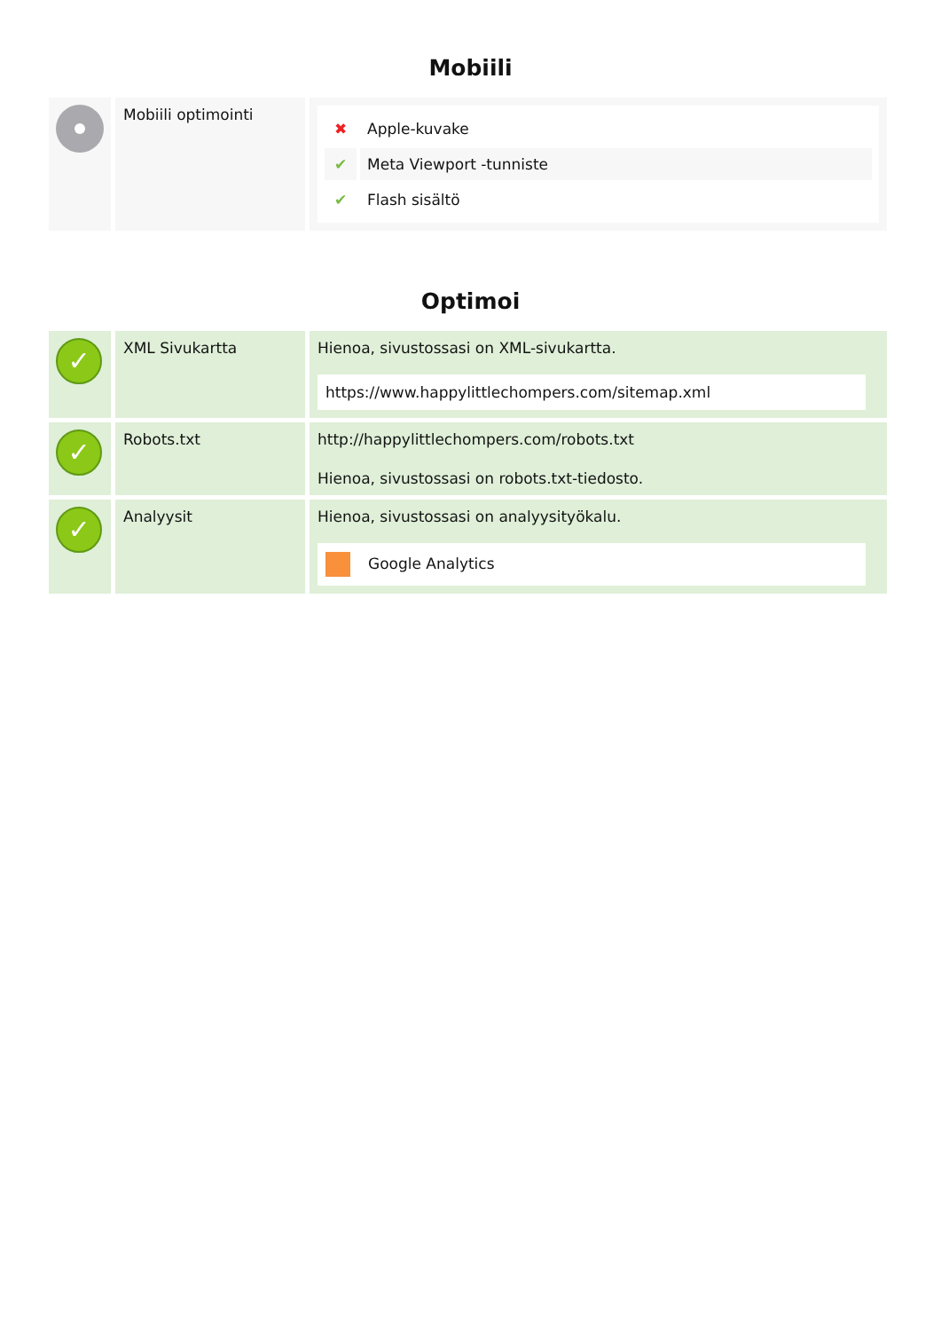Mobiili
| | Mobiili optimointi | / ✖ / Apple-kuvake / / ✔ / Meta Viewport -tunniste / / ✔ / Flash sisältö / |
Optimoi
| ✓ | XML Sivukartta | Hienoa, sivustossasi on XML-sivukartta. https://www.happylittlechompers.com/sitemap.xml |
| ✓ | Robots.txt | http://happylittlechompers.com/robots.txt Hienoa, sivustossasi on robots.txt-tiedosto. |
| ✓ | Analyysit | Hienoa, sivustossasi on analyysityökalu. Google Analytics |